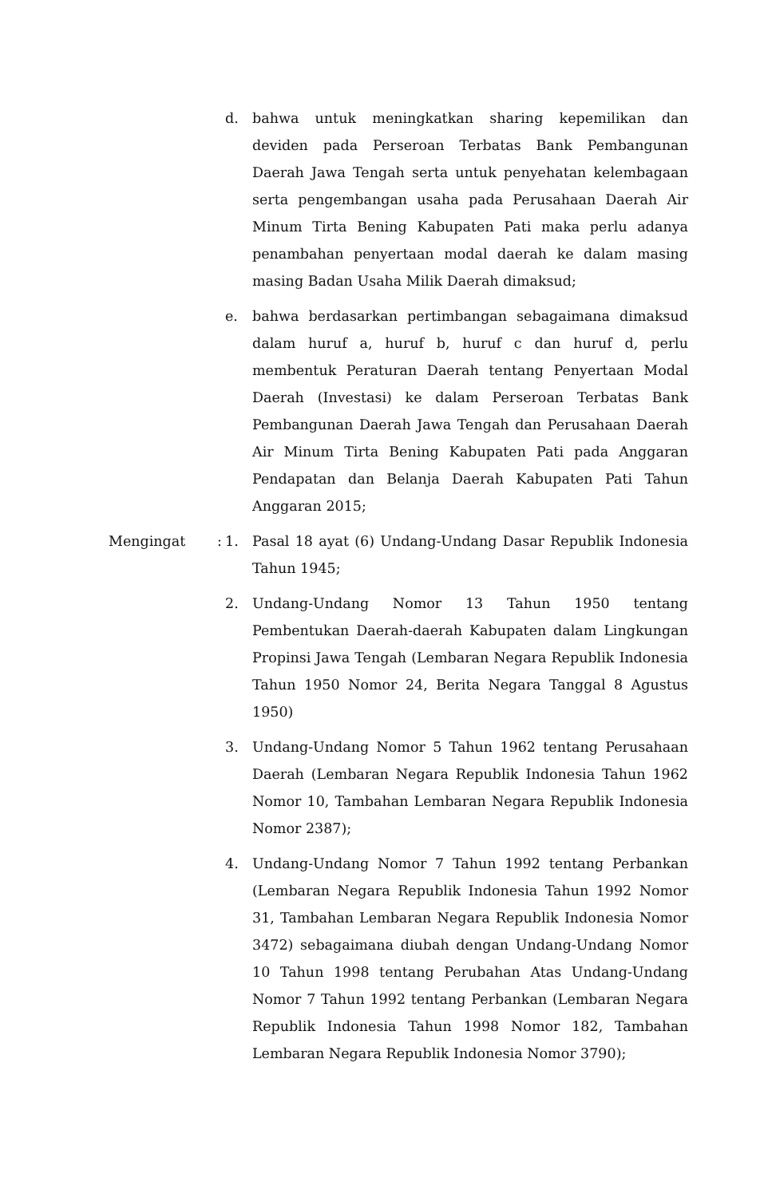d. bahwa untuk meningkatkan sharing kepemilikan dan deviden pada Perseroan Terbatas Bank Pembangunan Daerah Jawa Tengah serta untuk penyehatan kelembagaan serta pengembangan usaha pada Perusahaan Daerah Air Minum Tirta Bening Kabupaten Pati maka perlu adanya penambahan penyertaan modal daerah ke dalam masing masing Badan Usaha Milik Daerah dimaksud;
e. bahwa berdasarkan pertimbangan sebagaimana dimaksud dalam huruf a, huruf b, huruf c dan huruf d, perlu membentuk Peraturan Daerah tentang Penyertaan Modal Daerah (Investasi) ke dalam Perseroan Terbatas Bank Pembangunan Daerah Jawa Tengah dan Perusahaan Daerah Air Minum Tirta Bening Kabupaten Pati pada Anggaran Pendapatan dan Belanja Daerah Kabupaten Pati Tahun Anggaran 2015;
Mengingat :
1. Pasal 18 ayat (6) Undang-Undang Dasar Republik Indonesia Tahun 1945;
2. Undang-Undang Nomor 13 Tahun 1950 tentang Pembentukan Daerah-daerah Kabupaten dalam Lingkungan Propinsi Jawa Tengah (Lembaran Negara Republik Indonesia Tahun 1950 Nomor 24, Berita Negara Tanggal 8 Agustus 1950)
3. Undang-Undang Nomor 5 Tahun 1962 tentang Perusahaan Daerah (Lembaran Negara Republik Indonesia Tahun 1962 Nomor 10, Tambahan Lembaran Negara Republik Indonesia Nomor 2387);
4. Undang-Undang Nomor 7 Tahun 1992 tentang Perbankan (Lembaran Negara Republik Indonesia Tahun 1992 Nomor 31, Tambahan Lembaran Negara Republik Indonesia Nomor 3472) sebagaimana diubah dengan Undang-Undang Nomor 10 Tahun 1998 tentang Perubahan Atas Undang-Undang Nomor 7 Tahun 1992 tentang Perbankan (Lembaran Negara Republik Indonesia Tahun 1998 Nomor 182, Tambahan Lembaran Negara Republik Indonesia Nomor 3790);